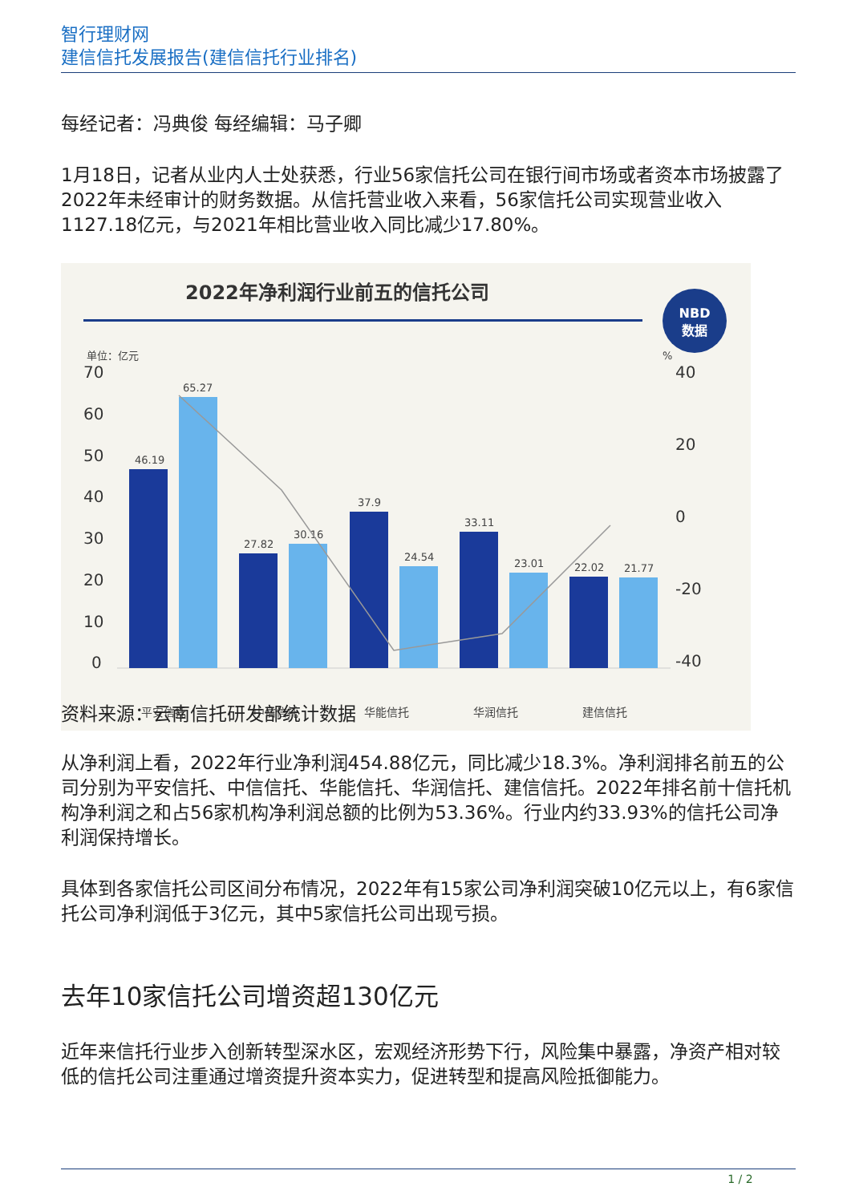智行理财网
建信信托发展报告(建信信托行业排名)
每经记者：冯典俊 每经编辑：马子卿
1月18日，记者从业内人士处获悉，行业56家信托公司在银行间市场或者资本市场披露了2022年未经审计的财务数据。从信托营业收入来看，56家信托公司实现营业收入1127.18亿元，与2021年相比营业收入同比减少17.80%。
2022年净利润行业前五的信托公司
NBD
数据
单位：亿元
%
70
60
50
40
30
20
10
0
40
20
0
-20
-40
46.19
65.27
27.82
30.16
37.9
24.54
33.11
23.01
22.02
21.77
平安信托
中信信托
华能信托
华润信托
建信信托
资料来源：云南信托研发部统计数据
从净利润上看，2022年行业净利润454.88亿元，同比减少18.3%。净利润排名前五的公司分别为平安信托、中信信托、华能信托、华润信托、建信信托。2022年排名前十信托机构净利润之和占56家机构净利润总额的比例为53.36%。行业内约33.93%的信托公司净利润保持增长。
具体到各家信托公司区间分布情况，2022年有15家公司净利润突破10亿元以上，有6家信托公司净利润低于3亿元，其中5家信托公司出现亏损。
去年10家信托公司增资超130亿元
近年来信托行业步入创新转型深水区，宏观经济形势下行，风险集中暴露，净资产相对较低的信托公司注重通过增资提升资本实力，促进转型和提高风险抵御能力。
1 / 2